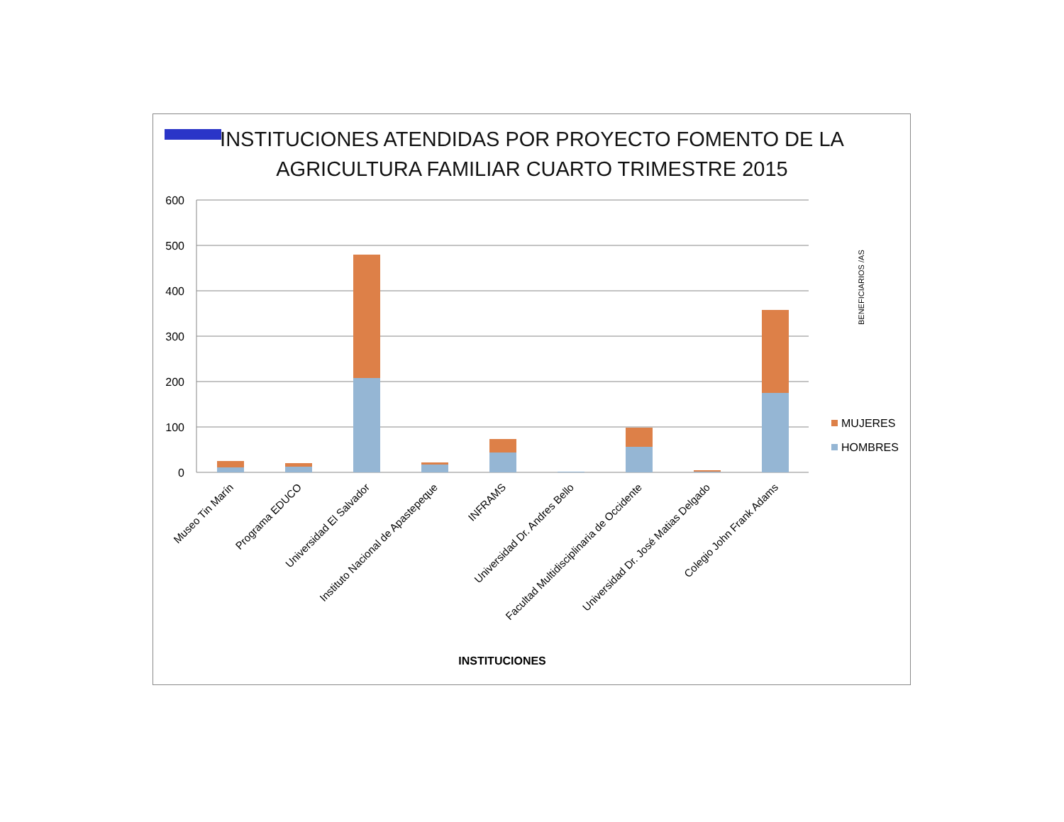INSTITUCIONES ATENDIDAS POR PROYECTO FOMENTO DE LA AGRICULTURA FAMILIAR CUARTO TRIMESTRE 2015
600
500
400
300
200
100
0
Museo Tin Marín
Programa EDUCO
Universidad El Salvador
Instituto Nacional de Apastepeque
INFRAMS
Universidad Dr. Andres Bello
Facultad Multidisciplinaria de Occidente
Universidad Dr. José Matias Delgado
Colegio John Frank Adams
INSTITUCIONES
BENEFICIARIOS /AS
MUJERES
HOMBRES